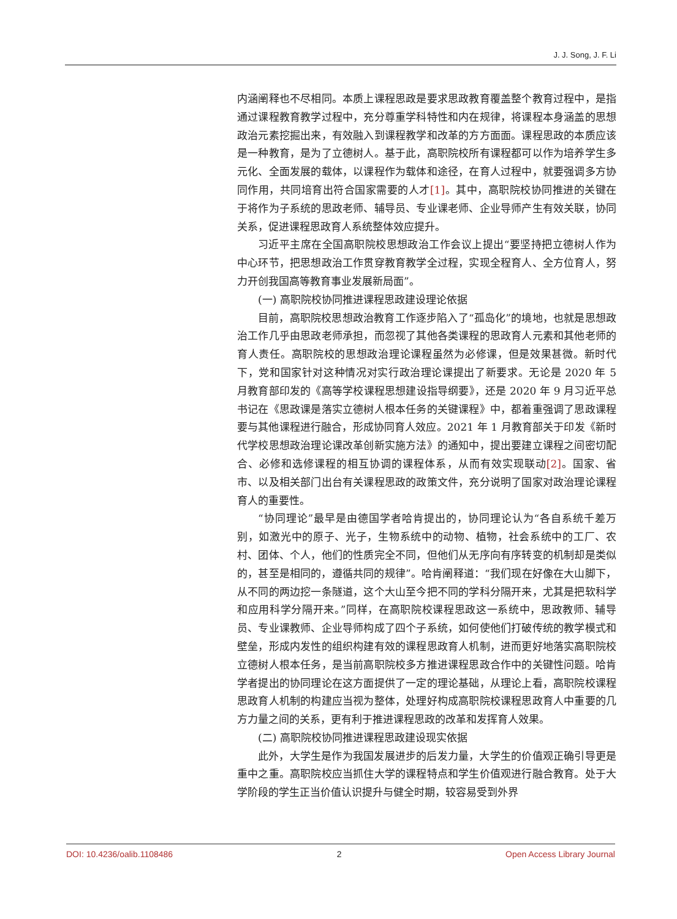J. J. Song, J. F. Li
内涵阐释也不尽相同。本质上课程思政是要求思政教育覆盖整个教育过程中，是指通过课程教育教学过程中，充分尊重学科特性和内在规律，将课程本身涵盖的思想政治元素挖掘出来，有效融入到课程教学和改革的方方面面。课程思政的本质应该是一种教育，是为了立德树人。基于此，高职院校所有课程都可以作为培养学生多元化、全面发展的载体，以课程作为载体和途径，在育人过程中，就要强调多方协同作用，共同培育出符合国家需要的人才[1]。其中，高职院校协同推进的关键在于将作为子系统的思政老师、辅导员、专业课老师、企业导师产生有效关联，协同关系，促进课程思政育人系统整体效应提升。
习近平主席在全国高职院校思想政治工作会议上提出“要坚持把立德树人作为中心环节，把思想政治工作贯穿教育教学全过程，实现全程育人、全方位育人，努力开创我国高等教育事业发展新局面”。
(一) 高职院校协同推进课程思政建设理论依据
目前，高职院校思想政治教育工作逐步陷入了“孤岛化”的境地，也就是思想政治工作几乎由思政老师承担，而忽视了其他各类课程的思政育人元素和其他老师的育人责任。高职院校的思想政治理论课程虽然为必修课，但是效果甚微。新时代下，党和国家针对这种情况对实行政治理论课提出了新要求。无论是 2020 年 5 月教育部印发的《高等学校课程思想建设指导纲要》，还是 2020 年 9 月习近平总书记在《思政课是落实立德树人根本任务的关键课程》中，都着重强调了思政课程要与其他课程进行融合，形成协同育人效应。2021 年 1 月教育部关于印发《新时代学校思想政治理论课改革创新实施方法》的通知中，提出要建立课程之间密切配合、必修和选修课程的相互协调的课程体系，从而有效实现联动[2]。国家、省市、以及相关部门出台有关课程思政的政策文件，充分说明了国家对政治理论课程育人的重要性。
“协同理论”最早是由德国学者哈肯提出的，协同理论认为“各自系统千差万别，如激光中的原子、光子，生物系统中的动物、植物，社会系统中的工厂、农村、团体、个人，他们的性质完全不同，但他们从无序向有序转变的机制却是类似的，甚至是相同的，遵循共同的规律”。哈肯阐释道：“我们现在好像在大山脚下，从不同的两边挖一条隧道，这个大山至今把不同的学科分隔开来，尤其是把软科学和应用科学分隔开来。”同样，在高职院校课程思政这一系统中，思政教师、辅导员、专业课教师、企业导师构成了四个子系统，如何使他们打破传统的教学模式和壁垒，形成内发性的组织构建有效的课程思政育人机制，进而更好地落实高职院校立德树人根本任务，是当前高职院校多方推进课程思政合作中的关键性问题。哈肯学者提出的协同理论在这方面提供了一定的理论基础，从理论上看，高职院校课程思政育人机制的构建应当视为整体，处理好构成高职院校课程思政育人中重要的几方力量之间的关系，更有利于推进课程思政的改革和发挥育人效果。
(二) 高职院校协同推进课程思政建设现实依据
此外，大学生是作为我国发展进步的后发力量，大学生的价值观正确引导更是重中之重。高职院校应当抓住大学的课程特点和学生价值观进行融合教育。处于大学阶段的学生正当价值认识提升与健全时期，较容易受到外界
DOI: 10.4236/oalib.1108486 2 Open Access Library Journal